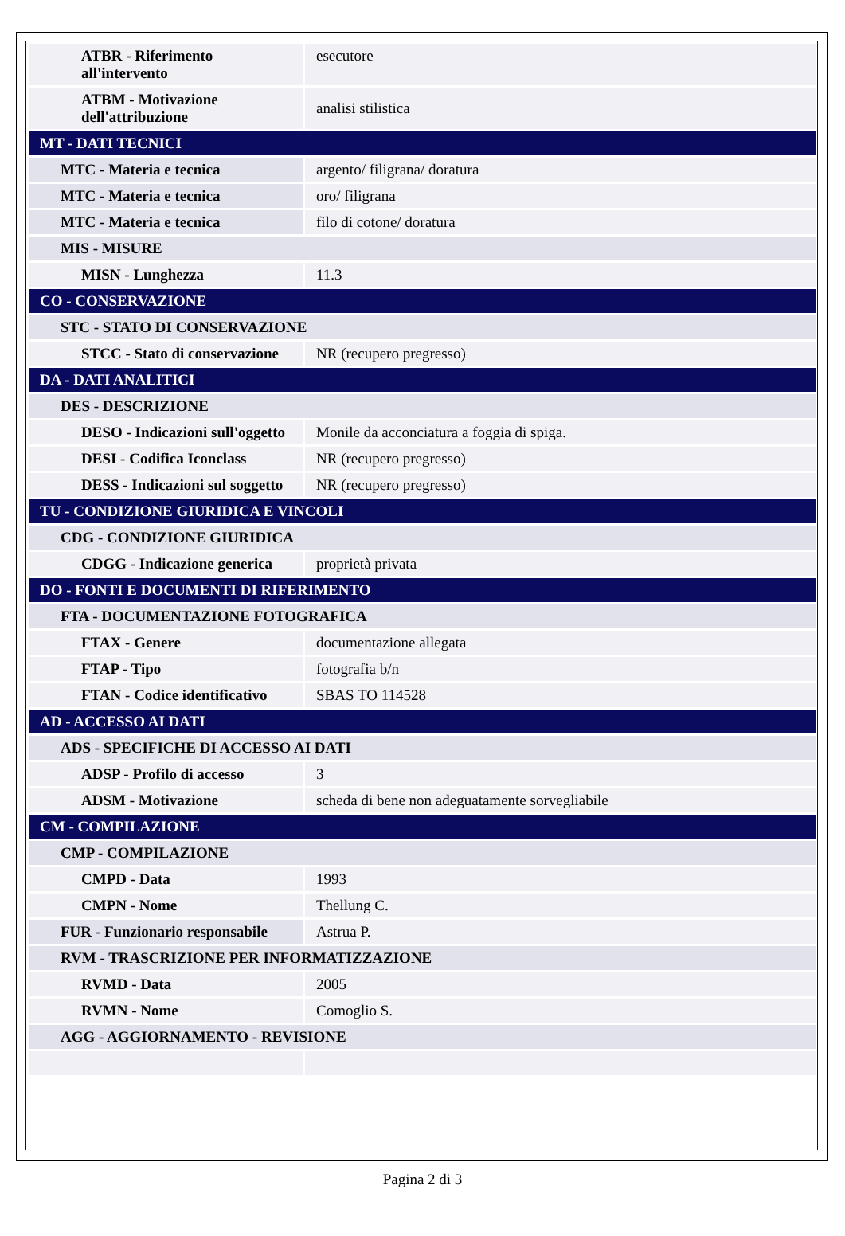| ATBR - Riferimento all'intervento | esecutore |
| ATBM - Motivazione dell'attribuzione | analisi stilistica |
| MT - DATI TECNICI | |
| MTC - Materia e tecnica | argento/ filigrana/ doratura |
| MTC - Materia e tecnica | oro/ filigrana |
| MTC - Materia e tecnica | filo di cotone/ doratura |
| MIS - MISURE | |
| MISN - Lunghezza | 11.3 |
| CO - CONSERVAZIONE | |
| STC - STATO DI CONSERVAZIONE | |
| STCC - Stato di conservazione | NR (recupero pregresso) |
| DA - DATI ANALITICI | |
| DES - DESCRIZIONE | |
| DESO - Indicazioni sull'oggetto | Monile da acconciatura a foggia di spiga. |
| DESI - Codifica Iconclass | NR (recupero pregresso) |
| DESS - Indicazioni sul soggetto | NR (recupero pregresso) |
| TU - CONDIZIONE GIURIDICA E VINCOLI | |
| CDG - CONDIZIONE GIURIDICA | |
| CDGG - Indicazione generica | proprietà privata |
| DO - FONTI E DOCUMENTI DI RIFERIMENTO | |
| FTA - DOCUMENTAZIONE FOTOGRAFICA | |
| FTAX - Genere | documentazione allegata |
| FTAP - Tipo | fotografia b/n |
| FTAN - Codice identificativo | SBAS TO 114528 |
| AD - ACCESSO AI DATI | |
| ADS - SPECIFICHE DI ACCESSO AI DATI | |
| ADSP - Profilo di accesso | 3 |
| ADSM - Motivazione | scheda di bene non adeguatamente sorvegliabile |
| CM - COMPILAZIONE | |
| CMP - COMPILAZIONE | |
| CMPD - Data | 1993 |
| CMPN - Nome | Thellung C. |
| FUR - Funzionario responsabile | Astrua P. |
| RVM - TRASCRIZIONE PER INFORMATIZZAZIONE | |
| RVMD - Data | 2005 |
| RVMN - Nome | Comoglio S. |
| AGG - AGGIORNAMENTO - REVISIONE | |
Pagina 2 di 3